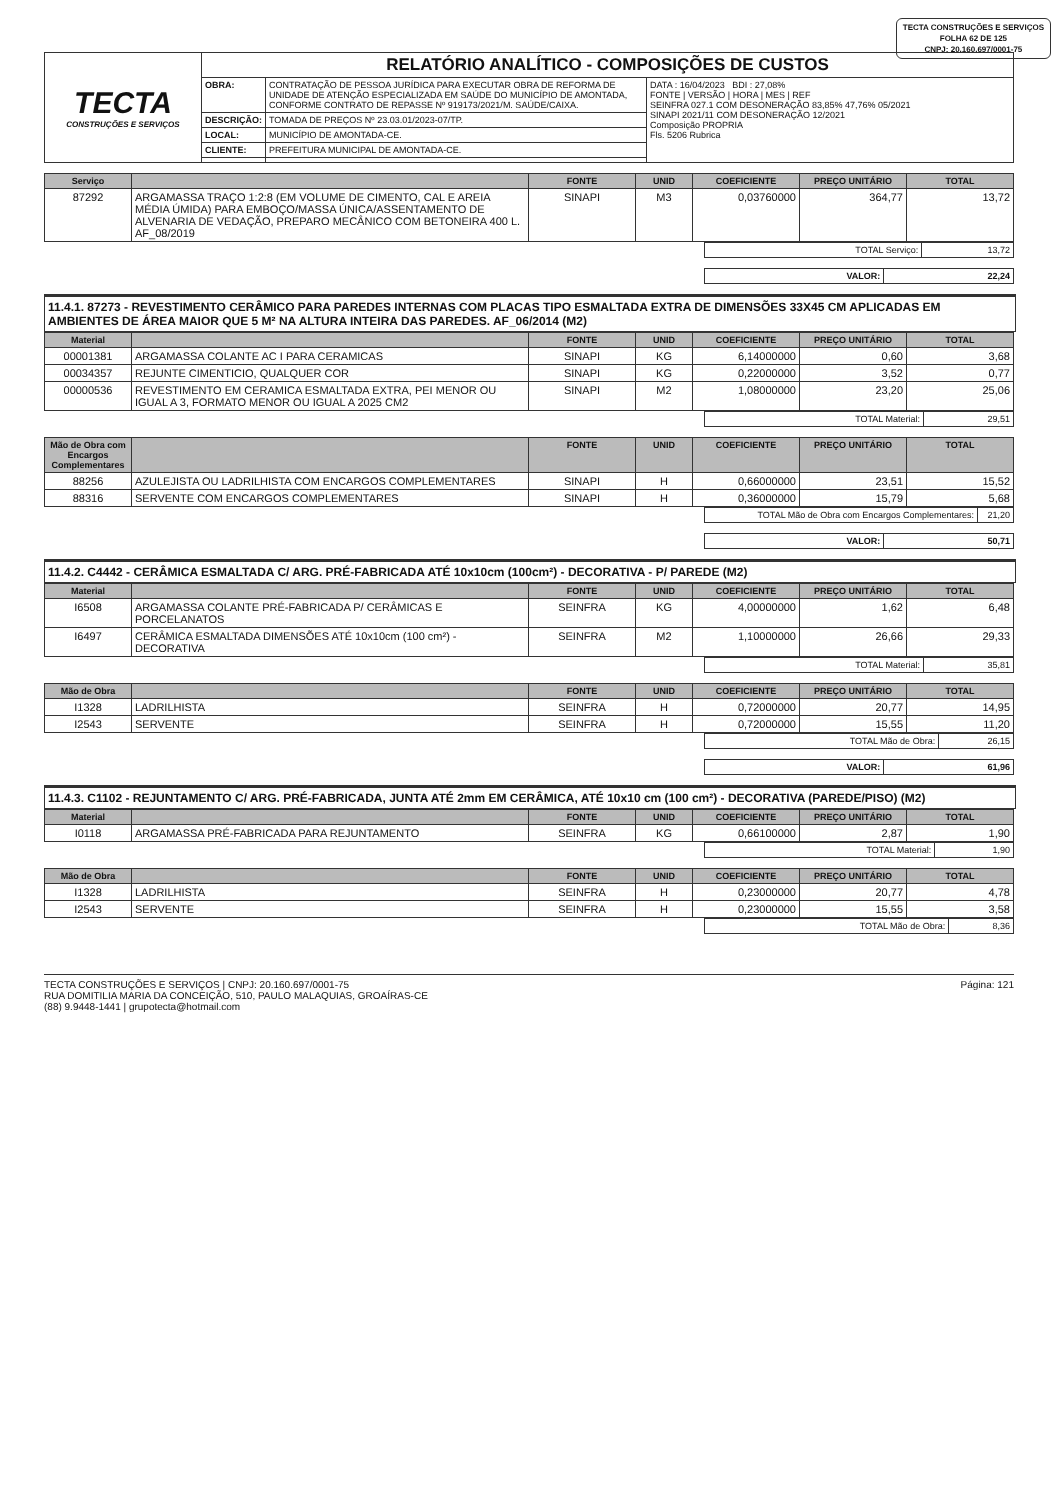TECTA CONSTRUÇÕES E SERVIÇOS
FOLHA 62 DE 125
CNPJ: 20.160.697/0001-75
| TECTA CONSTRUÇÕES E SERVIÇOS | RELATÓRIO ANALÍTICO - COMPOSIÇÕES DE CUSTOS | | |
| | OBRA: | CONTRATAÇÃO DE PESSOA JURÍDICA PARA EXECUTAR OBRA DE REFORMA DE UNIDADE DE ATENÇÃO ESPECIALIZADA EM SAÚDE DO MUNICÍPIO DE AMONTADA, CONFORME CONTRATO DE REPASSE Nº 919173/2021/M. SAÚDE/CAIXA. | DATA : 16/04/2023 BDI : 27,08% FONTE / VERSÃO / HORA / MES / REF SEINFRA 027.1 COM DESONERAÇÃO 83,85% 47,76% 05/2021 SINAPI 2021/11 COM DESONERAÇÃO 12/2021 Composição PROPRIA Fls. 5206 Rubrica |
| | DESCRIÇÃO: | TOMADA DE PREÇOS Nº 23.03.01/2023-07/TP. | |
| | LOCAL: | MUNICÍPIO DE AMONTADA-CE. | |
| | CLIENTE: | PREFEITURA MUNICIPAL DE AMONTADA-CE. | |
| Serviço | | FONTE | UNID | COEFICIENTE | PREÇO UNITÁRIO | TOTAL |
| --- | --- | --- | --- | --- | --- | --- |
| 87292 | ARGAMASSA TRAÇO 1:2:8 (EM VOLUME DE CIMENTO, CAL E AREIA MÉDIA ÚMIDA) PARA EMBOÇO/MASSA ÚNICA/ASSENTAMENTO DE ALVENARIA DE VEDAÇÃO, PREPARO MECÂNICO COM BETONEIRA 400 L. AF_08/2019 | SINAPI | M3 | 0,03760000 | 364,77 | 13,72 |
| TOTAL Serviço: | 13,72 |
| VALOR: | 22,24 |
11.4.1. 87273 - REVESTIMENTO CERÂMICO PARA PAREDES INTERNAS COM PLACAS TIPO ESMALTADA EXTRA DE DIMENSÕES 33X45 CM APLICADAS EM AMBIENTES DE ÁREA MAIOR QUE 5 M² NA ALTURA INTEIRA DAS PAREDES. AF_06/2014 (M2)
| Material | | FONTE | UNID | COEFICIENTE | PREÇO UNITÁRIO | TOTAL |
| --- | --- | --- | --- | --- | --- | --- |
| 00001381 | ARGAMASSA COLANTE AC I PARA CERAMICAS | SINAPI | KG | 6,14000000 | 0,60 | 3,68 |
| 00034357 | REJUNTE CIMENTICIO, QUALQUER COR | SINAPI | KG | 0,22000000 | 3,52 | 0,77 |
| 00000536 | REVESTIMENTO EM CERAMICA ESMALTADA EXTRA, PEI MENOR OU IGUAL A 3, FORMATO MENOR OU IGUAL A 2025 CM2 | SINAPI | M2 | 1,08000000 | 23,20 | 25,06 |
| TOTAL Material: | 29,51 |
| Mão de Obra com Encargos Complementares | | FONTE | UNID | COEFICIENTE | PREÇO UNITÁRIO | TOTAL |
| --- | --- | --- | --- | --- | --- | --- |
| 88256 | AZULEJISTA OU LADRILHISTA COM ENCARGOS COMPLEMENTARES | SINAPI | H | 0,66000000 | 23,51 | 15,52 |
| 88316 | SERVENTE COM ENCARGOS COMPLEMENTARES | SINAPI | H | 0,36000000 | 15,79 | 5,68 |
| TOTAL Mão de Obra com Encargos Complementares: | 21,20 |
| VALOR: | 50,71 |
11.4.2. C4442 - CERÂMICA ESMALTADA C/ ARG. PRÉ-FABRICADA ATÉ 10x10cm (100cm²) - DECORATIVA - P/ PAREDE (M2)
| Material | | FONTE | UNID | COEFICIENTE | PREÇO UNITÁRIO | TOTAL |
| --- | --- | --- | --- | --- | --- | --- |
| I6508 | ARGAMASSA COLANTE PRÉ-FABRICADA P/ CERÂMICAS E PORCELANATOS | SEINFRA | KG | 4,00000000 | 1,62 | 6,48 |
| I6497 | CERÂMICA ESMALTADA DIMENSÕES ATÉ 10x10cm (100 cm²) - DECORATIVA | SEINFRA | M2 | 1,10000000 | 26,66 | 29,33 |
| TOTAL Material: | 35,81 |
| Mão de Obra | | FONTE | UNID | COEFICIENTE | PREÇO UNITÁRIO | TOTAL |
| --- | --- | --- | --- | --- | --- | --- |
| I1328 | LADRILHISTA | SEINFRA | H | 0,72000000 | 20,77 | 14,95 |
| I2543 | SERVENTE | SEINFRA | H | 0,72000000 | 15,55 | 11,20 |
| TOTAL Mão de Obra: | 26,15 |
| VALOR: | 61,96 |
11.4.3. C1102 - REJUNTAMENTO C/ ARG. PRÉ-FABRICADA, JUNTA ATÉ 2mm EM CERÂMICA, ATÉ 10x10 cm (100 cm²) - DECORATIVA (PAREDE/PISO) (M2)
| Material | | FONTE | UNID | COEFICIENTE | PREÇO UNITÁRIO | TOTAL |
| --- | --- | --- | --- | --- | --- | --- |
| I0118 | ARGAMASSA PRÉ-FABRICADA PARA REJUNTAMENTO | SEINFRA | KG | 0,66100000 | 2,87 | 1,90 |
| TOTAL Material: | 1,90 |
| Mão de Obra | | FONTE | UNID | COEFICIENTE | PREÇO UNITÁRIO | TOTAL |
| --- | --- | --- | --- | --- | --- | --- |
| I1328 | LADRILHISTA | SEINFRA | H | 0,23000000 | 20,77 | 4,78 |
| I2543 | SERVENTE | SEINFRA | H | 0,23000000 | 15,55 | 3,58 |
| TOTAL Mão de Obra: | 8,36 |
TECTA CONSTRUÇÕES E SERVIÇOS | CNPJ: 20.160.697/0001-75
RUA DOMITILIA MARIA DA CONCEIÇÃO, 510, PAULO MALAQUIAS, GROAÍRAS-CE
(88) 9.9448-1441 | grupotecta@hotmail.com
Página: 121